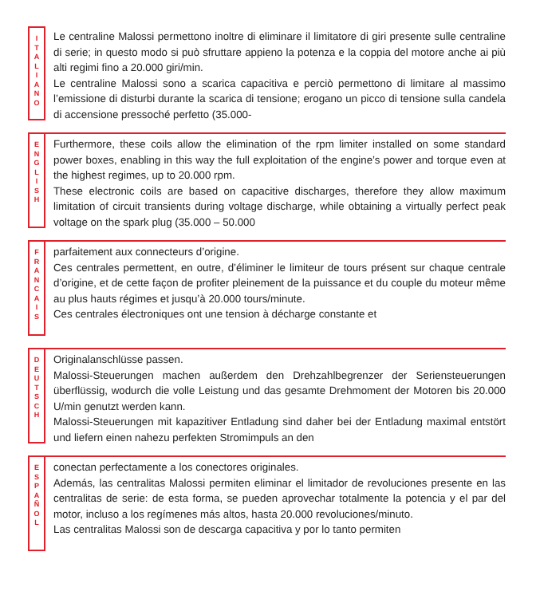I
T
A
L
I
A
N
O
Le centraline Malossi permettono inoltre di eliminare il limitatore di giri presente sulle centraline di serie; in questo modo si può sfruttare appieno la potenza e la coppia del motore anche ai più alti regimi fino a 20.000 giri/min.
Le centraline Malossi sono a scarica capacitiva e perciò permettono di limitare al massimo l’emissione di disturbi durante la scarica di tensione; erogano un picco di tensione sulla candela di accensione pressoché perfetto (35.000-
E
N
G
L
I
S
H
Furthermore, these coils allow the elimination of the rpm limiter installed on some standard power boxes, enabling in this way the full exploitation of the engine’s power and torque even at the highest regimes, up to 20.000 rpm.
These electronic coils are based on capacitive discharges, therefore they allow maximum limitation of circuit transients during voltage discharge, while obtaining a virtually perfect peak voltage on the spark plug (35.000 – 50.000
F
R
A
N
C
A
I
S
parfaitement aux connecteurs d’origine.
Ces centrales permettent, en outre, d’éliminer le limiteur de tours présent sur chaque centrale d’origine, et de cette façon de profiter pleinement de la puissance et du couple du moteur même au plus hauts régimes et jusqu’à 20.000 tours/minute.
Ces centrales électroniques ont une tension à décharge constante et
D
E
U
T
S
C
H
Originalanschlüsse passen.
Malossi-Steuerungen machen außerdem den Drehzahlbegrenzer der Seriensteuerungen überflüssig, wodurch die volle Leistung und das gesamte Drehmoment der Motoren bis 20.000 U/min genutzt werden kann.
Malossi-Steuerungen mit kapazitiver Entladung sind daher bei der Entladung maximal entstört und liefern einen nahezu perfekten Stromimpuls an den
E
S
P
A
Ñ
O
L
conectan perfectamente a los conectores originales.
Además, las centralitas Malossi permiten eliminar el limitador de revoluciones presente en las centralitas de serie: de esta forma, se pueden aprovechar totalmente la potencia y el par del motor, incluso a los regímenes más altos, hasta 20.000 revoluciones/minuto.
Las centralitas Malossi son de descarga capacitiva y por lo tanto permiten